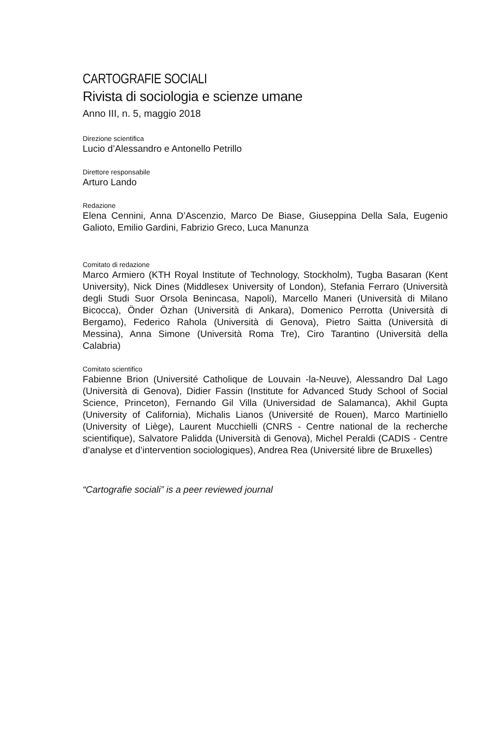CARTOGRAFIE SOCIALI
Rivista di sociologia e scienze umane
Anno III, n. 5, maggio 2018
Direzione scientifica
Lucio d’Alessandro e Antonello Petrillo
Direttore responsabile
Arturo Lando
Redazione
Elena Cennini, Anna D’Ascenzio, Marco De Biase, Giuseppina Della Sala, Eugenio Galioto, Emilio Gardini, Fabrizio Greco, Luca Manunza
Comitato di redazione
Marco Armiero (KTH Royal Institute of Technology, Stockholm), Tugba Basaran (Kent University), Nick Dines (Middlesex University of London), Stefania Ferraro (Università degli Studi Suor Orsola Benincasa, Napoli), Marcello Maneri (Università di Milano Bicocca), Önder Özhan (Università di Ankara), Domenico Perrotta (Università di Bergamo), Federico Rahola (Università di Genova), Pietro Saitta (Università di Messina), Anna Simone (Università Roma Tre), Ciro Tarantino (Università della Calabria)
Comitato scientifico
Fabienne Brion (Université Catholique de Louvain -la-Neuve), Alessandro Dal Lago (Università di Genova), Didier Fassin (Institute for Advanced Study School of Social Science, Princeton), Fernando Gil Villa (Universidad de Salamanca), Akhil Gupta (University of California), Michalis Lianos (Université de Rouen), Marco Martiniello (University of Liège), Laurent Mucchielli (CNRS - Centre national de la recherche scientifique), Salvatore Palidda (Università di Genova), Michel Peraldi (CADIS - Centre d’analyse et d’intervention sociologiques), Andrea Rea (Université libre de Bruxelles)
“Cartografie sociali” is a peer reviewed journal